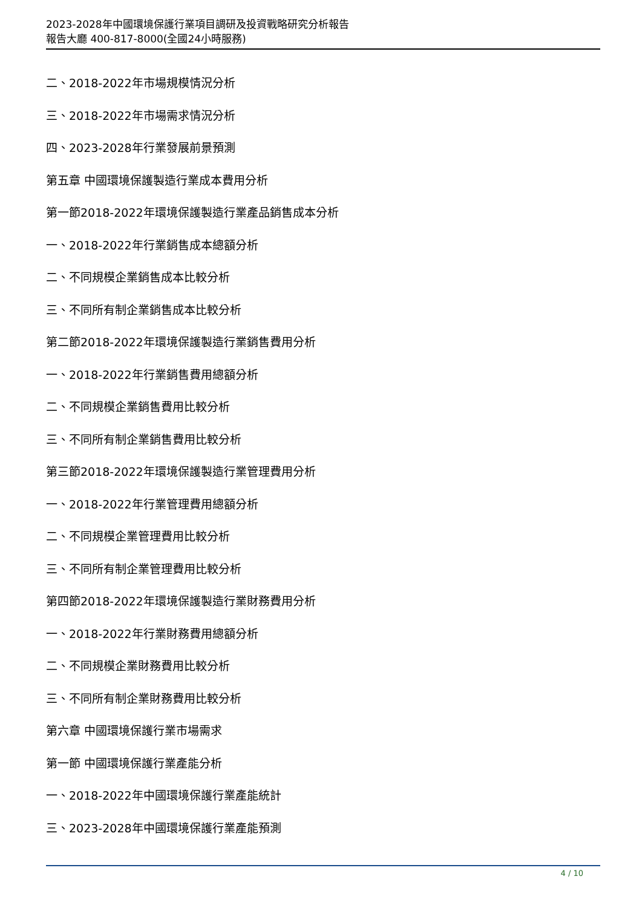2023-2028年中國環境保護行業項目調研及投資戰略研究分析報告
報告大廳 400-817-8000(全國24小時服務)
二、2018-2022年市場規模情況分析
三、2018-2022年市場需求情況分析
四、2023-2028年行業發展前景預測
第五章 中國環境保護製造行業成本費用分析
第一節2018-2022年環境保護製造行業產品銷售成本分析
一、2018-2022年行業銷售成本總額分析
二、不同規模企業銷售成本比較分析
三、不同所有制企業銷售成本比較分析
第二節2018-2022年環境保護製造行業銷售費用分析
一、2018-2022年行業銷售費用總額分析
二、不同規模企業銷售費用比較分析
三、不同所有制企業銷售費用比較分析
第三節2018-2022年環境保護製造行業管理費用分析
一、2018-2022年行業管理費用總額分析
二、不同規模企業管理費用比較分析
三、不同所有制企業管理費用比較分析
第四節2018-2022年環境保護製造行業財務費用分析
一、2018-2022年行業財務費用總額分析
二、不同規模企業財務費用比較分析
三、不同所有制企業財務費用比較分析
第六章 中國環境保護行業市場需求
第一節 中國環境保護行業產能分析
一、2018-2022年中國環境保護行業產能統計
三、2023-2028年中國環境保護行業產能預測
4 / 10